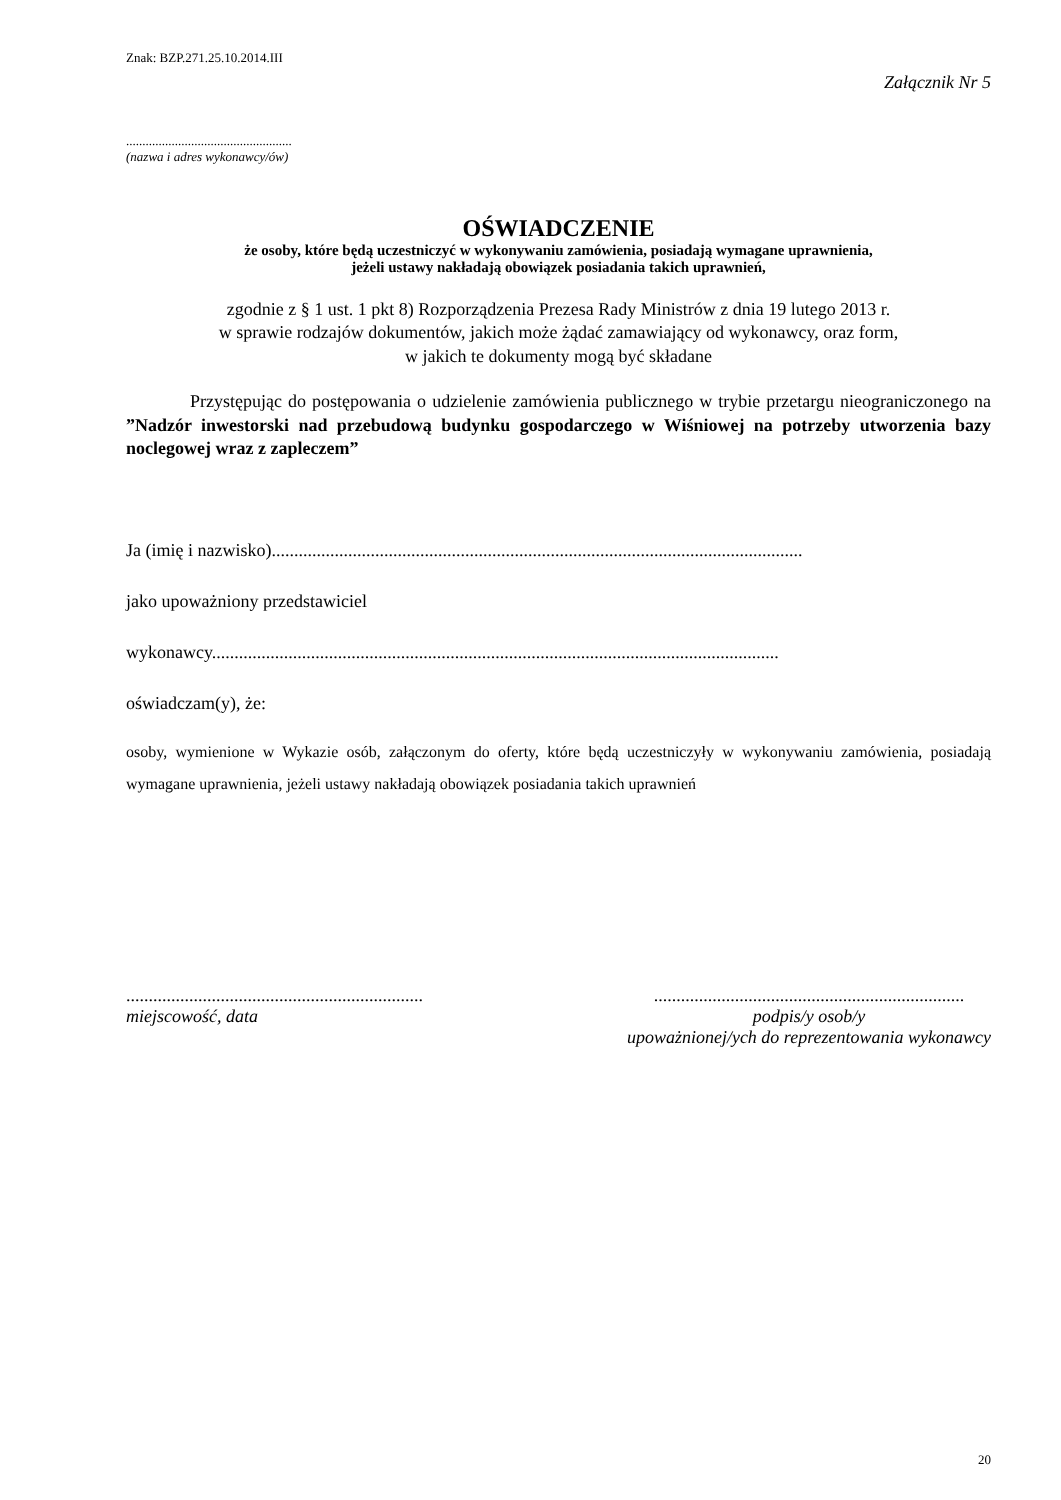Znak: BZP.271.25.10.2014.III
Załącznik Nr 5
...................................................
(nazwa i adres wykonawcy/ów)
OŚWIADCZENIE
że osoby, które będą uczestniczyć w wykonywaniu zamówienia, posiadają wymagane uprawnienia,
jeżeli ustawy nakładają obowiązek posiadania takich uprawnień,
zgodnie z § 1 ust. 1 pkt 8) Rozporządzenia Prezesa Rady Ministrów z dnia 19 lutego 2013 r.
w sprawie rodzajów dokumentów, jakich może żądać zamawiający od wykonawcy, oraz form,
w jakich te dokumenty mogą być składane
Przystępując do postępowania o udzielenie zamówienia publicznego w trybie przetargu nieograniczonego na ”Nadzór inwestorski nad przebudową budynku gospodarczego w Wiśniowej na potrzeby utworzenia bazy noclegowej wraz z zapleczem”
Ja (imię i nazwisko)......................................................................................................................
jako upoważniony przedstawiciel
wykonawcy..............................................................................................................................
oświadczam(y), że:
osoby, wymienione w Wykazie osób, załączonym do oferty, które będą uczestniczyły w wykonywaniu zamówienia, posiadają wymagane uprawnienia, jeżeli ustawy nakładają obowiązek posiadania takich uprawnień
..................................................................
miejscowość, data
.....................................................................
podpis/y osob/y
upoważnionej/ych do reprezentowania wykonawcy
20